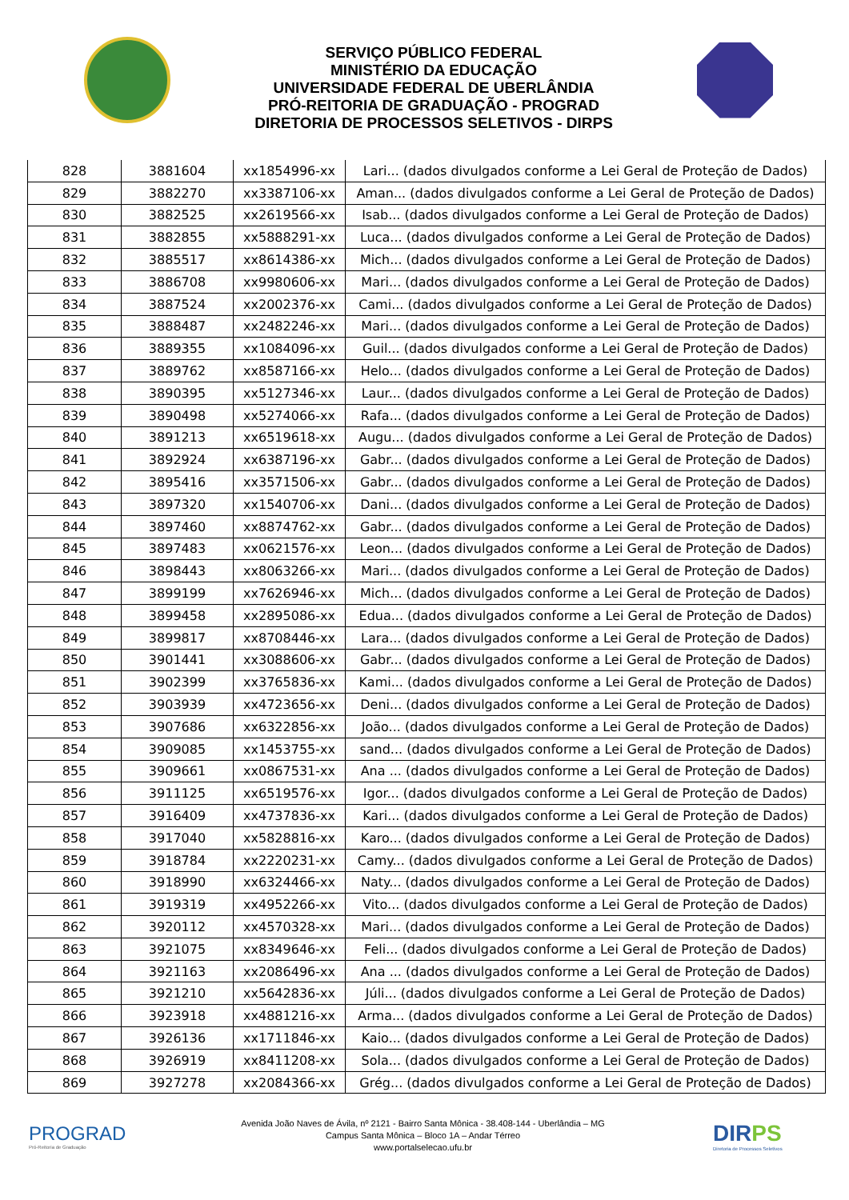SERVIÇO PÚBLICO FEDERAL
MINISTÉRIO DA EDUCAÇÃO
UNIVERSIDADE FEDERAL DE UBERLÂNDIA
PRÓ-REITORIA DE GRADUAÇÃO - PROGRAD
DIRETORIA DE PROCESSOS SELETIVOS - DIRPS
| 828 | 3881604 | xx1854996-xx | Lari... (dados divulgados conforme a Lei Geral de Proteção de Dados) |
| 829 | 3882270 | xx3387106-xx | Aman... (dados divulgados conforme a Lei Geral de Proteção de Dados) |
| 830 | 3882525 | xx2619566-xx | Isab... (dados divulgados conforme a Lei Geral de Proteção de Dados) |
| 831 | 3882855 | xx5888291-xx | Luca... (dados divulgados conforme a Lei Geral de Proteção de Dados) |
| 832 | 3885517 | xx8614386-xx | Mich... (dados divulgados conforme a Lei Geral de Proteção de Dados) |
| 833 | 3886708 | xx9980606-xx | Mari... (dados divulgados conforme a Lei Geral de Proteção de Dados) |
| 834 | 3887524 | xx2002376-xx | Cami... (dados divulgados conforme a Lei Geral de Proteção de Dados) |
| 835 | 3888487 | xx2482246-xx | Mari... (dados divulgados conforme a Lei Geral de Proteção de Dados) |
| 836 | 3889355 | xx1084096-xx | Guil... (dados divulgados conforme a Lei Geral de Proteção de Dados) |
| 837 | 3889762 | xx8587166-xx | Helo... (dados divulgados conforme a Lei Geral de Proteção de Dados) |
| 838 | 3890395 | xx5127346-xx | Laur... (dados divulgados conforme a Lei Geral de Proteção de Dados) |
| 839 | 3890498 | xx5274066-xx | Rafa... (dados divulgados conforme a Lei Geral de Proteção de Dados) |
| 840 | 3891213 | xx6519618-xx | Augu... (dados divulgados conforme a Lei Geral de Proteção de Dados) |
| 841 | 3892924 | xx6387196-xx | Gabr... (dados divulgados conforme a Lei Geral de Proteção de Dados) |
| 842 | 3895416 | xx3571506-xx | Gabr... (dados divulgados conforme a Lei Geral de Proteção de Dados) |
| 843 | 3897320 | xx1540706-xx | Dani... (dados divulgados conforme a Lei Geral de Proteção de Dados) |
| 844 | 3897460 | xx8874762-xx | Gabr... (dados divulgados conforme a Lei Geral de Proteção de Dados) |
| 845 | 3897483 | xx0621576-xx | Leon... (dados divulgados conforme a Lei Geral de Proteção de Dados) |
| 846 | 3898443 | xx8063266-xx | Mari... (dados divulgados conforme a Lei Geral de Proteção de Dados) |
| 847 | 3899199 | xx7626946-xx | Mich... (dados divulgados conforme a Lei Geral de Proteção de Dados) |
| 848 | 3899458 | xx2895086-xx | Edua... (dados divulgados conforme a Lei Geral de Proteção de Dados) |
| 849 | 3899817 | xx8708446-xx | Lara... (dados divulgados conforme a Lei Geral de Proteção de Dados) |
| 850 | 3901441 | xx3088606-xx | Gabr... (dados divulgados conforme a Lei Geral de Proteção de Dados) |
| 851 | 3902399 | xx3765836-xx | Kami... (dados divulgados conforme a Lei Geral de Proteção de Dados) |
| 852 | 3903939 | xx4723656-xx | Deni... (dados divulgados conforme a Lei Geral de Proteção de Dados) |
| 853 | 3907686 | xx6322856-xx | João... (dados divulgados conforme a Lei Geral de Proteção de Dados) |
| 854 | 3909085 | xx1453755-xx | sand... (dados divulgados conforme a Lei Geral de Proteção de Dados) |
| 855 | 3909661 | xx0867531-xx | Ana ... (dados divulgados conforme a Lei Geral de Proteção de Dados) |
| 856 | 3911125 | xx6519576-xx | Igor... (dados divulgados conforme a Lei Geral de Proteção de Dados) |
| 857 | 3916409 | xx4737836-xx | Kari... (dados divulgados conforme a Lei Geral de Proteção de Dados) |
| 858 | 3917040 | xx5828816-xx | Karo... (dados divulgados conforme a Lei Geral de Proteção de Dados) |
| 859 | 3918784 | xx2220231-xx | Camy... (dados divulgados conforme a Lei Geral de Proteção de Dados) |
| 860 | 3918990 | xx6324466-xx | Naty... (dados divulgados conforme a Lei Geral de Proteção de Dados) |
| 861 | 3919319 | xx4952266-xx | Vito... (dados divulgados conforme a Lei Geral de Proteção de Dados) |
| 862 | 3920112 | xx4570328-xx | Mari... (dados divulgados conforme a Lei Geral de Proteção de Dados) |
| 863 | 3921075 | xx8349646-xx | Feli... (dados divulgados conforme a Lei Geral de Proteção de Dados) |
| 864 | 3921163 | xx2086496-xx | Ana ... (dados divulgados conforme a Lei Geral de Proteção de Dados) |
| 865 | 3921210 | xx5642836-xx | Júli... (dados divulgados conforme a Lei Geral de Proteção de Dados) |
| 866 | 3923918 | xx4881216-xx | Arma... (dados divulgados conforme a Lei Geral de Proteção de Dados) |
| 867 | 3926136 | xx1711846-xx | Kaio... (dados divulgados conforme a Lei Geral de Proteção de Dados) |
| 868 | 3926919 | xx8411208-xx | Sola... (dados divulgados conforme a Lei Geral de Proteção de Dados) |
| 869 | 3927278 | xx2084366-xx | Grég... (dados divulgados conforme a Lei Geral de Proteção de Dados) |
PROGRAD
Pró-Reitoria de Graduação
Avenida João Naves de Ávila, nº 2121 - Bairro Santa Mônica - 38.408-144 - Uberlândia – MG
Campus Santa Mônica – Bloco 1A – Andar Térreo
www.portalselecao.ufu.br
DIRPS
Diretoria de Processos Seletivos